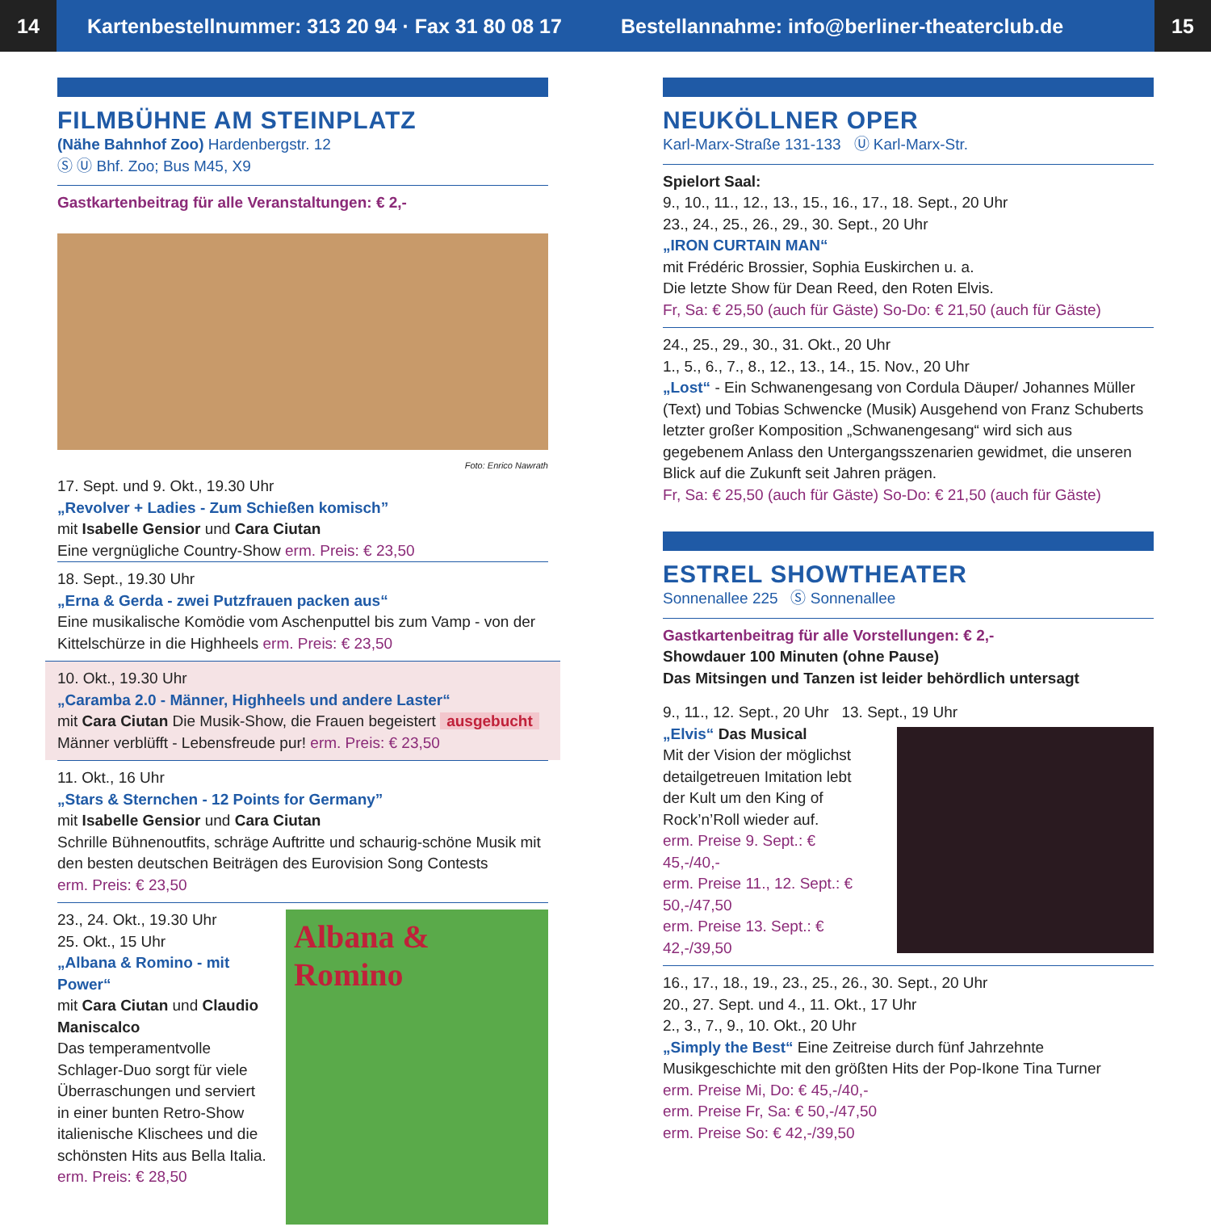14
Kartenbestellnummer: 313 20 94 · Fax 31 80 08 17
Bestellannahme: info@berliner-theaterclub.de
15
FILMBÜHNE AM STEINPLATZ
(Nähe Bahnhof Zoo) Hardenbergstr. 12
Ⓢ Ⓤ Bhf. Zoo; Bus M45, X9
Gastkartenbeitrag für alle Veranstaltungen: € 2,-
Foto: Enrico Nawrath
17. Sept. und 9. Okt., 19.30 Uhr
„Revolver + Ladies - Zum Schießen komisch”
mit Isabelle Gensior und Cara Ciutan
Eine vergnügliche Country-Show erm. Preis: € 23,50
18. Sept., 19.30 Uhr
„Erna & Gerda - zwei Putzfrauen packen aus“
Eine musikalische Komödie vom Aschenputtel bis zum Vamp - von der Kittelschürze in die Highheels erm. Preis: € 23,50
10. Okt., 19.30 Uhr
„Caramba 2.0 - Männer, Highheels und andere Laster“
mit Cara Ciutan Die Musik-Show, die Frauen begeistert ausgebucht
Männer verblüfft - Lebensfreude pur! erm. Preis: € 23,50
11. Okt., 16 Uhr
„Stars & Sternchen - 12 Points for Germany”
mit Isabelle Gensior und Cara Ciutan
Schrille Bühnenoutfits, schräge Auftritte und schaurig-schöne Musik mit den besten deutschen Beiträgen des Eurovision Song Contests
erm. Preis: € 23,50
23., 24. Okt., 19.30 Uhr
25. Okt., 15 Uhr
„Albana & Romino - mit Power“
mit Cara Ciutan und Claudio Maniscalco
Das temperamentvolle Schlager-Duo sorgt für viele Überraschungen und serviert in einer bunten Retro-Show italienische Klischees und die schönsten Hits aus Bella Italia.
erm. Preis: € 28,50
Albana & Romino
NEUKÖLLNER OPER
Karl-Marx-Straße 131-133 Ⓤ Karl-Marx-Str.
Spielort Saal:
9., 10., 11., 12., 13., 15., 16., 17., 18. Sept., 20 Uhr
23., 24., 25., 26., 29., 30. Sept., 20 Uhr
„IRON CURTAIN MAN“
mit Frédéric Brossier, Sophia Euskirchen u. a.
Die letzte Show für Dean Reed, den Roten Elvis.
Fr, Sa: € 25,50 (auch für Gäste) So-Do: € 21,50 (auch für Gäste)
24., 25., 29., 30., 31. Okt., 20 Uhr
1., 5., 6., 7., 8., 12., 13., 14., 15. Nov., 20 Uhr
„Lost“ - Ein Schwanengesang von Cordula Däuper/ Johannes Müller (Text) und Tobias Schwencke (Musik) Ausgehend von Franz Schuberts letzter großer Komposition „Schwanengesang“ wird sich aus gegebenem Anlass den Untergangsszenarien gewidmet, die unseren Blick auf die Zukunft seit Jahren prägen.
Fr, Sa: € 25,50 (auch für Gäste) So-Do: € 21,50 (auch für Gäste)
ESTREL SHOWTHEATER
Sonnenallee 225 Ⓢ Sonnenallee
Gastkartenbeitrag für alle Vorstellungen: € 2,-
Showdauer 100 Minuten (ohne Pause)
Das Mitsingen und Tanzen ist leider behördlich untersagt
9., 11., 12. Sept., 20 Uhr 13. Sept., 19 Uhr
„Elvis“ Das Musical
Mit der Vision der möglichst detailgetreuen Imitation lebt der Kult um den King of Rock’n’Roll wieder auf.
erm. Preise 9. Sept.: € 45,-/40,-
erm. Preise 11., 12. Sept.: € 50,-/47,50
erm. Preise 13. Sept.: € 42,-/39,50
16., 17., 18., 19., 23., 25., 26., 30. Sept., 20 Uhr
20., 27. Sept. und 4., 11. Okt., 17 Uhr
2., 3., 7., 9., 10. Okt., 20 Uhr
„Simply the Best“ Eine Zeitreise durch fünf Jahrzehnte Musikgeschichte mit den größten Hits der Pop-Ikone Tina Turner
erm. Preise Mi, Do: € 45,-/40,-
erm. Preise Fr, Sa: € 50,-/47,50
erm. Preise So: € 42,-/39,50